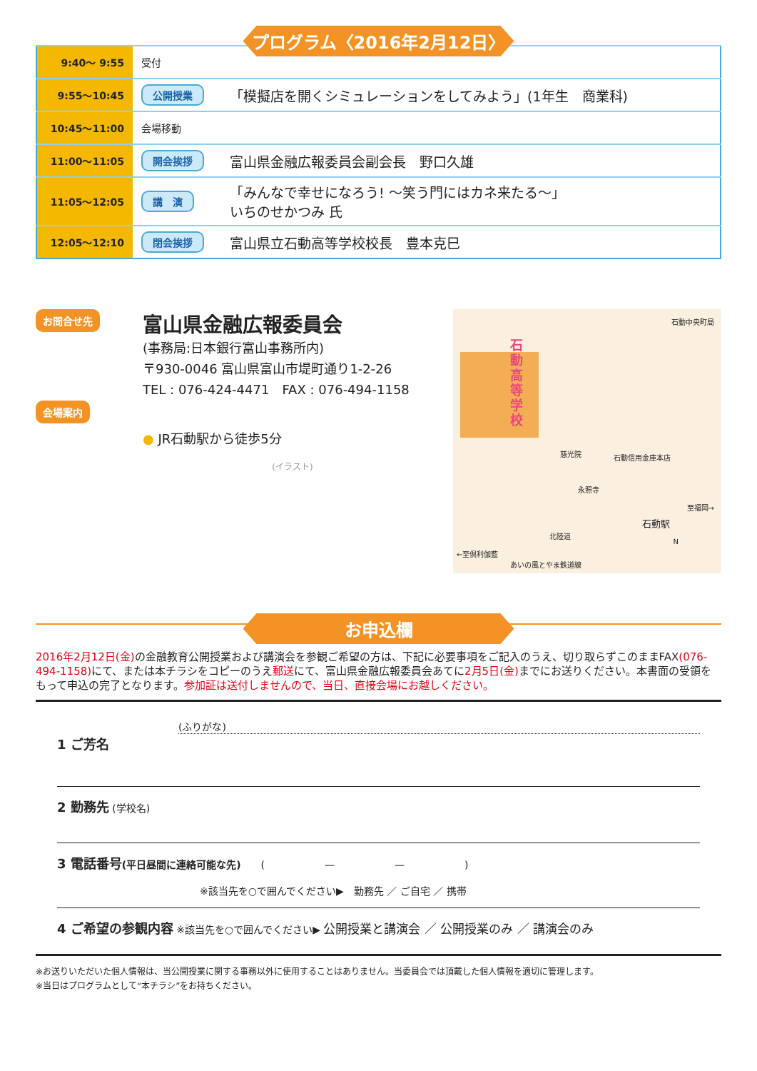プログラム〈2016年2月12日〉
| 9:40～ 9:55 | 受付 | |
| 9:55～10:45 | 公開授業 | 「模擬店を開くシミュレーションをしてみよう」(1年生 商業科) |
| 10:45～11:00 | 会場移動 | |
| 11:00～11:05 | 開会挨拶 | 富山県金融広報委員会副会長 野口久雄 |
| 11:05～12:05 | 講 演 | 「みんなで幸せになろう! ～笑う門にはカネ来たる～」 いちのせかつみ 氏 |
| 12:05～12:10 | 閉会挨拶 | 富山県立石動高等学校校長 豊本克巳 |
お問合せ先
会場案内
富山県金融広報委員会
(事務局:日本銀行富山事務所内)
〒930-0046 富山県富山市堤町通り1-2-26
TEL : 076-424-4471　FAX : 076-494-1158
● JR石動駅から徒歩5分
(イラスト)
石動高等学校
石動中央町局
慈光院 石動信用金庫本店
永照寺
石動駅
至福岡→
北陸道
←至倶利伽藍
あいの風とやま鉄道線
N
お申込欄
2016年2月12日(金) の金融教育公開授業および講演会を参観ご希望の方は、下記に必要事項をご記入のうえ、切り取らずこのままFAX(076-494-1158) にて、または本チラシをコピーのうえ郵送にて、富山県金融広報委員会あてに2月5日(金) までにお送りください。本書面の受領をもって申込の完了となります。参加証は送付しませんので、当日、直接会場にお越しください。
(ふりがな)
1 ご芳名
2 勤務先 (学校名)
3 電話番号(平日昼間に連絡可能な先)　　(　　　　　　—　　　　　　—　　　　　　)
※該当先を○で囲んでください▶　勤務先 ／ ご自宅 ／ 携帯
4 ご希望の参観内容 ※該当先を○で囲んでください▶ 公開授業と講演会 ／ 公開授業のみ ／ 講演会のみ
※お送りいただいた個人情報は、当公開授業に関する事務以外に使用することはありません。当委員会では頂戴した個人情報を適切に管理します。
※当日はプログラムとして“本チラシ”をお持ちください。